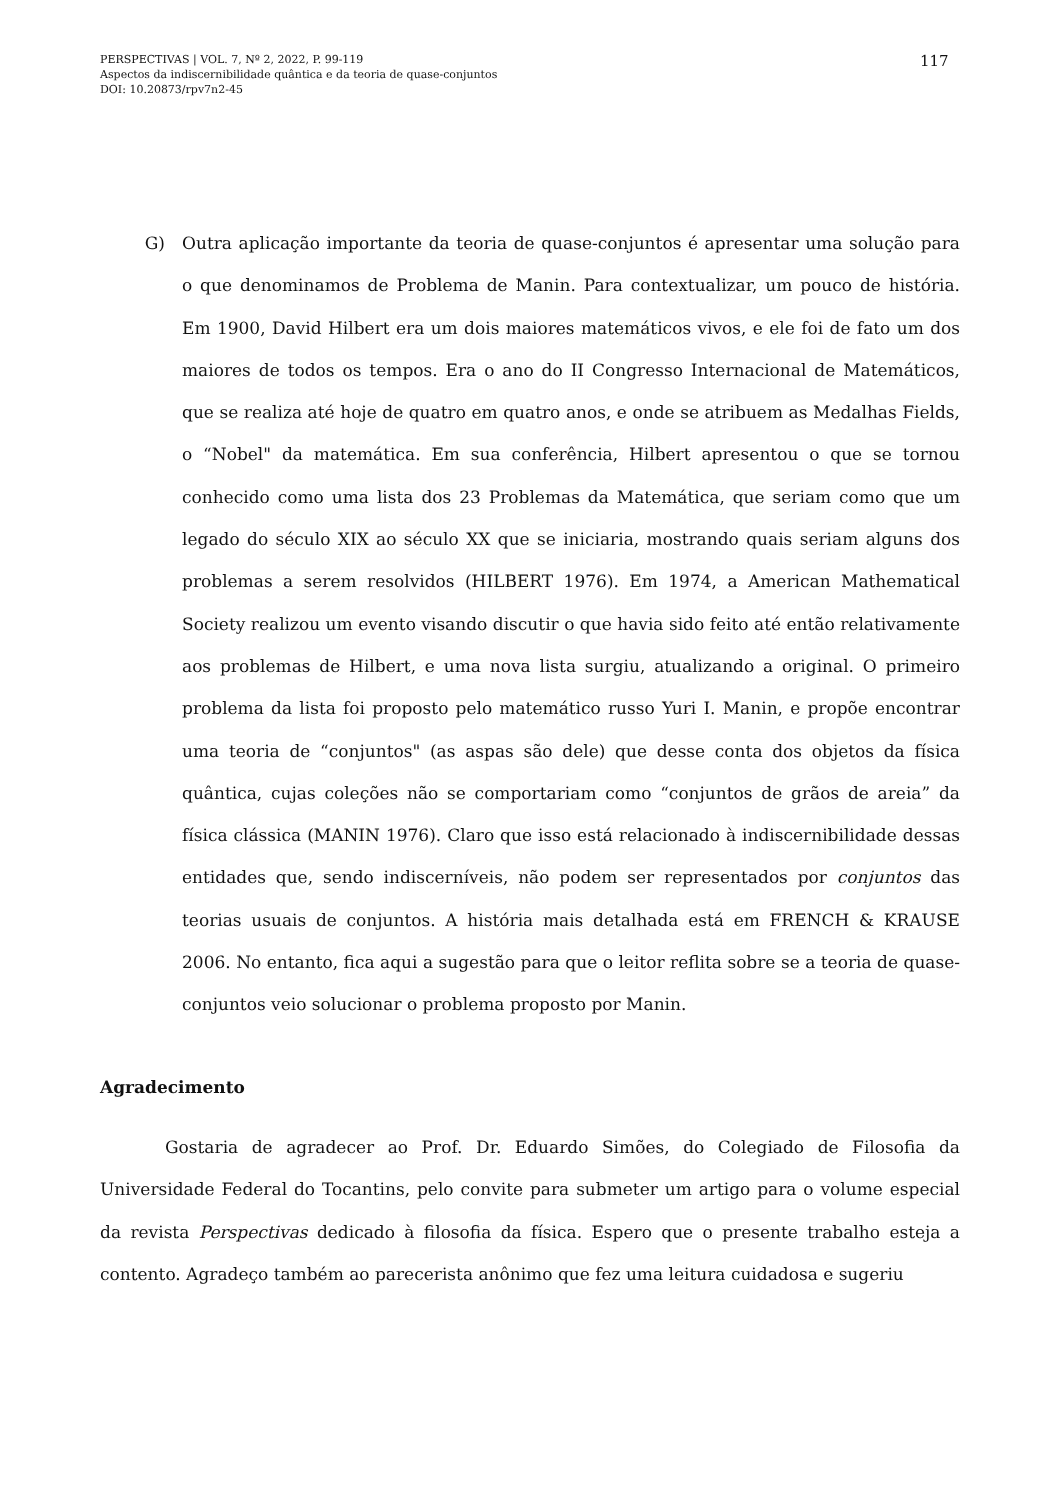PERSPECTIVAS | VOL. 7, Nº 2, 2022, P. 99-119
Aspectos da indiscernibilidade quântica e da teoria de quase-conjuntos
DOI: 10.20873/rpv7n2-45
117
G) Outra aplicação importante da teoria de quase-conjuntos é apresentar uma solução para o que denominamos de Problema de Manin. Para contextualizar, um pouco de história. Em 1900, David Hilbert era um dois maiores matemáticos vivos, e ele foi de fato um dos maiores de todos os tempos. Era o ano do II Congresso Internacional de Matemáticos, que se realiza até hoje de quatro em quatro anos, e onde se atribuem as Medalhas Fields, o “Nobel" da matemática. Em sua conferência, Hilbert apresentou o que se tornou conhecido como uma lista dos 23 Problemas da Matemática, que seriam como que um legado do século XIX ao século XX que se iniciaria, mostrando quais seriam alguns dos problemas a serem resolvidos (HILBERT 1976). Em 1974, a American Mathematical Society realizou um evento visando discutir o que havia sido feito até então relativamente aos problemas de Hilbert, e uma nova lista surgiu, atualizando a original. O primeiro problema da lista foi proposto pelo matemático russo Yuri I. Manin, e propõe encontrar uma teoria de “conjuntos" (as aspas são dele) que desse conta dos objetos da física quântica, cujas coleções não se comportariam como “conjuntos de grãos de areia” da física clássica (MANIN 1976). Claro que isso está relacionado à indiscernibilidade dessas entidades que, sendo indiscerníveis, não podem ser representados por conjuntos das teorias usuais de conjuntos. A história mais detalhada está em FRENCH & KRAUSE 2006. No entanto, fica aqui a sugestão para que o leitor reflita sobre se a teoria de quase-conjuntos veio solucionar o problema proposto por Manin.
Agradecimento
Gostaria de agradecer ao Prof. Dr. Eduardo Simões, do Colegiado de Filosofia da Universidade Federal do Tocantins, pelo convite para submeter um artigo para o volume especial da revista Perspectivas dedicado à filosofia da física. Espero que o presente trabalho esteja a contento. Agradeço também ao parecerista anônimo que fez uma leitura cuidadosa e sugeriu